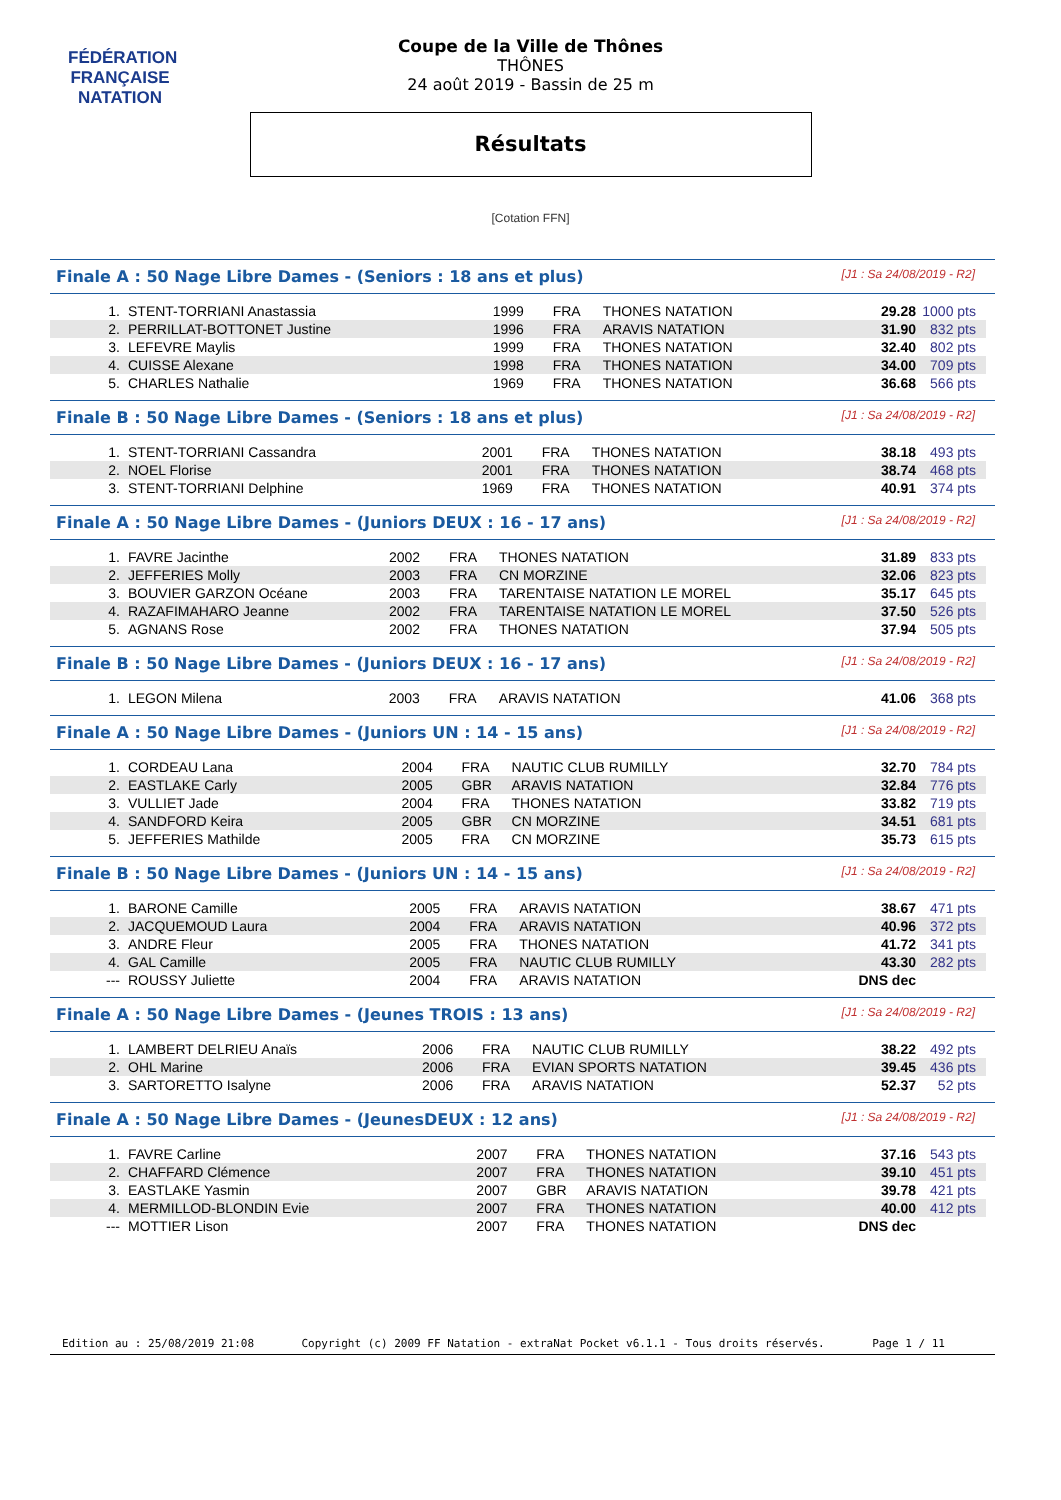FÉDÉRATION FRANÇAISE
NATATION
Coupe de la Ville de Thônes
THÔNES
24 août 2019 - Bassin de 25 m
Résultats
[Cotation FFN]
Finale A : 50 Nage Libre Dames - (Seniors : 18 ans et plus) [J1 : Sa 24/08/2019 - R2]
| 1. | STENT-TORRIANI Anastassia | 1999 | FRA | THONES NATATION | 29.28 | 1000 pts |
| 2. | PERRILLAT-BOTTONET Justine | 1996 | FRA | ARAVIS NATATION | 31.90 | 832 pts |
| 3. | LEFEVRE Maylis | 1999 | FRA | THONES NATATION | 32.40 | 802 pts |
| 4. | CUISSE Alexane | 1998 | FRA | THONES NATATION | 34.00 | 709 pts |
| 5. | CHARLES Nathalie | 1969 | FRA | THONES NATATION | 36.68 | 566 pts |
Finale B : 50 Nage Libre Dames - (Seniors : 18 ans et plus) [J1 : Sa 24/08/2019 - R2]
| 1. | STENT-TORRIANI Cassandra | 2001 | FRA | THONES NATATION | 38.18 | 493 pts |
| 2. | NOEL Florise | 2001 | FRA | THONES NATATION | 38.74 | 468 pts |
| 3. | STENT-TORRIANI Delphine | 1969 | FRA | THONES NATATION | 40.91 | 374 pts |
Finale A : 50 Nage Libre Dames - (Juniors DEUX : 16 - 17 ans) [J1 : Sa 24/08/2019 - R2]
| 1. | FAVRE Jacinthe | 2002 | FRA | THONES NATATION | 31.89 | 833 pts |
| 2. | JEFFERIES Molly | 2003 | FRA | CN MORZINE | 32.06 | 823 pts |
| 3. | BOUVIER GARZON Océane | 2003 | FRA | TARENTAISE NATATION LE MOREL | 35.17 | 645 pts |
| 4. | RAZAFIMAHARO Jeanne | 2002 | FRA | TARENTAISE NATATION LE MOREL | 37.50 | 526 pts |
| 5. | AGNANS Rose | 2002 | FRA | THONES NATATION | 37.94 | 505 pts |
Finale B : 50 Nage Libre Dames - (Juniors DEUX : 16 - 17 ans) [J1 : Sa 24/08/2019 - R2]
| 1. | LEGON Milena | 2003 | FRA | ARAVIS NATATION | 41.06 | 368 pts |
Finale A : 50 Nage Libre Dames - (Juniors UN : 14 - 15 ans) [J1 : Sa 24/08/2019 - R2]
| 1. | CORDEAU Lana | 2004 | FRA | NAUTIC CLUB RUMILLY | 32.70 | 784 pts |
| 2. | EASTLAKE Carly | 2005 | GBR | ARAVIS NATATION | 32.84 | 776 pts |
| 3. | VULLIET Jade | 2004 | FRA | THONES NATATION | 33.82 | 719 pts |
| 4. | SANDFORD Keira | 2005 | GBR | CN MORZINE | 34.51 | 681 pts |
| 5. | JEFFERIES Mathilde | 2005 | FRA | CN MORZINE | 35.73 | 615 pts |
Finale B : 50 Nage Libre Dames - (Juniors UN : 14 - 15 ans) [J1 : Sa 24/08/2019 - R2]
| 1. | BARONE Camille | 2005 | FRA | ARAVIS NATATION | 38.67 | 471 pts |
| 2. | JACQUEMOUD Laura | 2004 | FRA | ARAVIS NATATION | 40.96 | 372 pts |
| 3. | ANDRE Fleur | 2005 | FRA | THONES NATATION | 41.72 | 341 pts |
| 4. | GAL Camille | 2005 | FRA | NAUTIC CLUB RUMILLY | 43.30 | 282 pts |
| --- | ROUSSY Juliette | 2004 | FRA | ARAVIS NATATION | DNS dec | |
Finale A : 50 Nage Libre Dames - (Jeunes TROIS : 13 ans) [J1 : Sa 24/08/2019 - R2]
| 1. | LAMBERT DELRIEU Anaïs | 2006 | FRA | NAUTIC CLUB RUMILLY | 38.22 | 492 pts |
| 2. | OHL Marine | 2006 | FRA | EVIAN SPORTS NATATION | 39.45 | 436 pts |
| 3. | SARTORETTO Isalyne | 2006 | FRA | ARAVIS NATATION | 52.37 | 52 pts |
Finale A : 50 Nage Libre Dames - (JeunesDEUX : 12 ans) [J1 : Sa 24/08/2019 - R2]
| 1. | FAVRE Carline | 2007 | FRA | THONES NATATION | 37.16 | 543 pts |
| 2. | CHAFFARD Clémence | 2007 | FRA | THONES NATATION | 39.10 | 451 pts |
| 3. | EASTLAKE Yasmin | 2007 | GBR | ARAVIS NATATION | 39.78 | 421 pts |
| 4. | MERMILLOD-BLONDIN Evie | 2007 | FRA | THONES NATATION | 40.00 | 412 pts |
| --- | MOTTIER Lison | 2007 | FRA | THONES NATATION | DNS dec | |
Edition au : 25/08/2019 21:08 Copyright (c) 2009 FF Natation - extraNat Pocket v6.1.1 - Tous droits réservés. Page 1 / 11